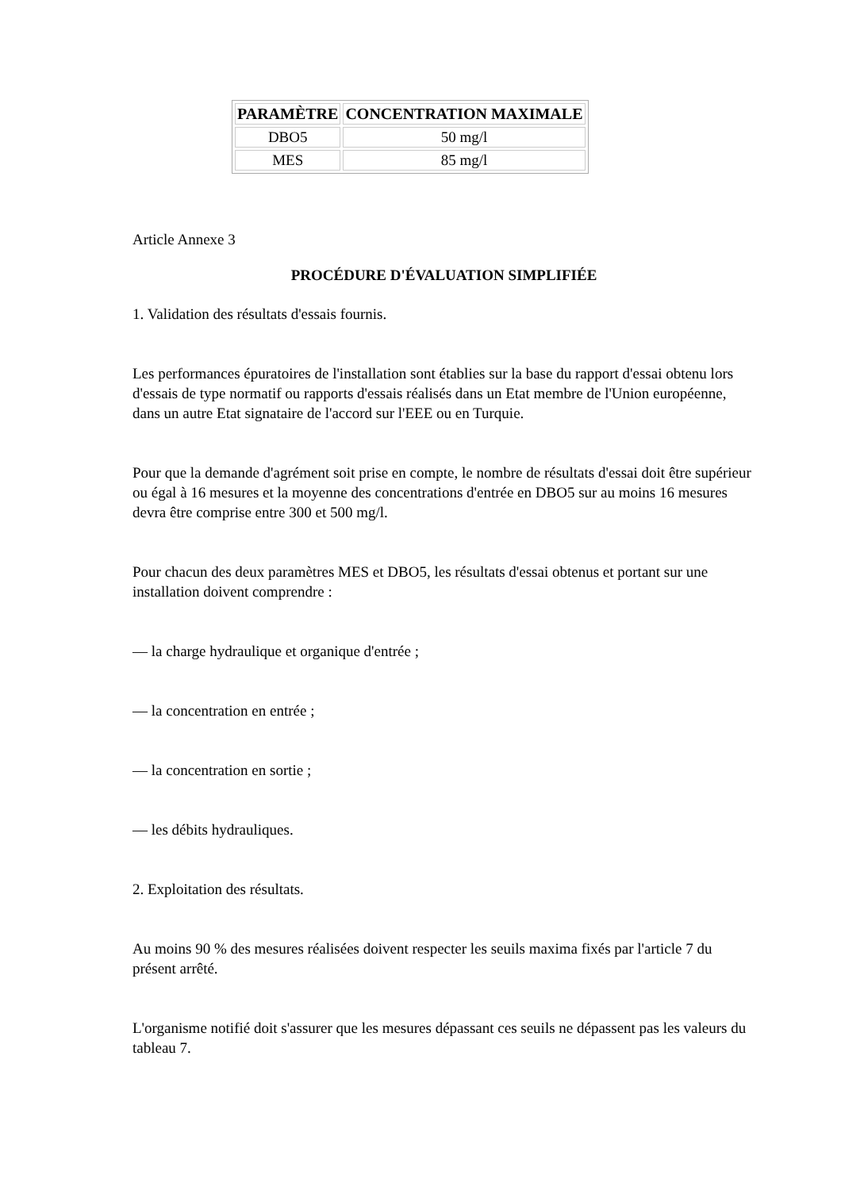| PARAMÈTRE | CONCENTRATION MAXIMALE |
| --- | --- |
| DBO5 | 50 mg/l |
| MES | 85 mg/l |
Article Annexe 3
PROCÉDURE D'ÉVALUATION SIMPLIFIÉE
1. Validation des résultats d'essais fournis.
Les performances épuratoires de l'installation sont établies sur la base du rapport d'essai obtenu lors d'essais de type normatif ou rapports d'essais réalisés dans un Etat membre de l'Union européenne, dans un autre Etat signataire de l'accord sur l'EEE ou en Turquie.
Pour que la demande d'agrément soit prise en compte, le nombre de résultats d'essai doit être supérieur ou égal à 16 mesures et la moyenne des concentrations d'entrée en DBO5 sur au moins 16 mesures devra être comprise entre 300 et 500 mg/l.
Pour chacun des deux paramètres MES et DBO5, les résultats d'essai obtenus et portant sur une installation doivent comprendre :
— la charge hydraulique et organique d'entrée ;
— la concentration en entrée ;
— la concentration en sortie ;
— les débits hydrauliques.
2. Exploitation des résultats.
Au moins 90 % des mesures réalisées doivent respecter les seuils maxima fixés par l'article 7 du présent arrêté.
L'organisme notifié doit s'assurer que les mesures dépassant ces seuils ne dépassent pas les valeurs du tableau 7.